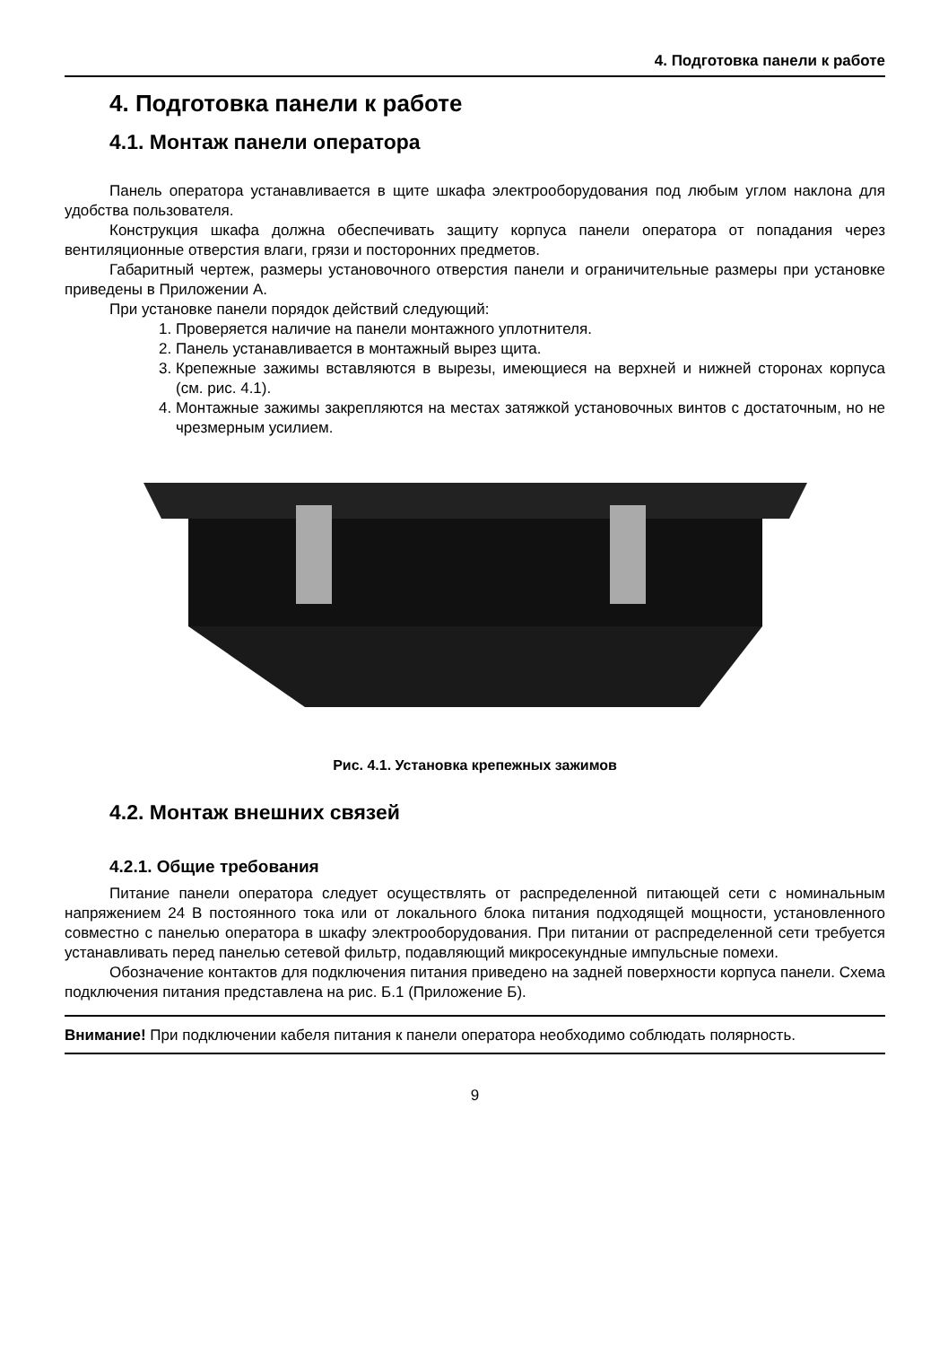4. Подготовка панели к работе
4. Подготовка панели к работе
4.1. Монтаж панели оператора
Панель оператора устанавливается в щите шкафа электрооборудования под любым углом наклона для удобства пользователя.
Конструкция шкафа должна обеспечивать защиту корпуса панели оператора от попадания через вентиляционные отверстия влаги, грязи и посторонних предметов.
Габаритный чертеж, размеры установочного отверстия панели и ограничительные размеры при установке приведены в Приложении А.
При установке панели порядок действий следующий:
1. Проверяется наличие на панели монтажного уплотнителя.
2. Панель устанавливается в монтажный вырез щита.
3. Крепежные зажимы вставляются в вырезы, имеющиеся на верхней и нижней сторонах корпуса (см. рис. 4.1).
4. Монтажные зажимы закрепляются на местах затяжкой установочных винтов с достаточным, но не чрезмерным усилием.
Рис. 4.1. Установка крепежных зажимов
4.2. Монтаж внешних связей
4.2.1. Общие требования
Питание панели оператора следует осуществлять от распределенной питающей сети с номинальным напряжением 24 В постоянного тока или от локального блока питания подходящей мощности, установленного совместно с панелью оператора в шкафу электрооборудования. При питании от распределенной сети требуется устанавливать перед панелью сетевой фильтр, подавляющий микросекундные импульсные помехи.
Обозначение контактов для подключения питания приведено на задней поверхности корпуса панели. Схема подключения питания представлена на рис. Б.1 (Приложение Б).
Внимание! При подключении кабеля питания к панели оператора необходимо соблюдать полярность.
9